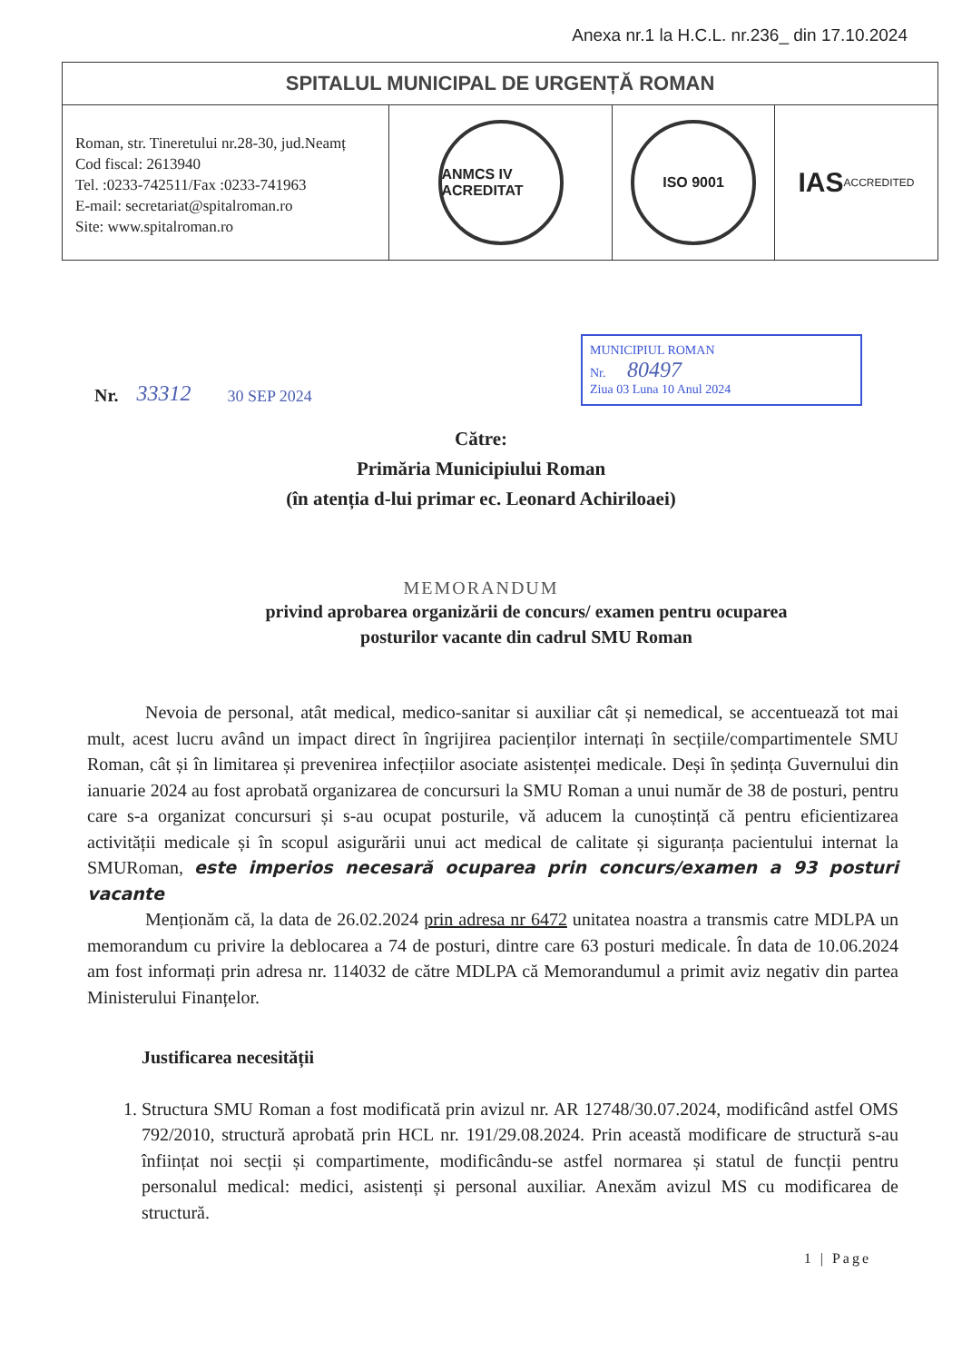Anexa nr.1 la H.C.L. nr.236_ din 17.10.2024
SPITALUL MUNICIPAL DE URGENȚĂ ROMAN
Roman, str. Tineretului nr.28-30, jud.Neamț
Cod fiscal: 2613940
Tel. :0233-742511/Fax :0233-741963
E-mail: secretariat@spitalroman.ro
Site: www.spitalroman.ro
ANMCS IV ACREDITAT ISO 9001
IAS ACCREDITED
Nr. 33312 30 SEP 2024
MUNICIPIUL ROMAN
Nr. 80497
Ziua 03 Luna 10 Anul 2024
Către:
Primăria Municipiului Roman
(în atenția d-lui primar ec. Leonard Achiriloaei)
MEMORANDUM
privind aprobarea organizării de concurs/ examen pentru ocuparea
posturilor vacante din cadrul SMU Roman
Nevoia de personal, atât medical, medico-sanitar si auxiliar cât și nemedical, se accentuează tot mai mult, acest lucru având un impact direct în îngrijirea pacienților internați în secțiile/compartimentele SMU Roman, cât și în limitarea și prevenirea infecțiilor asociate asistenței medicale. Deși în ședința Guvernului din ianuarie 2024 au fost aprobată organizarea de concursuri la SMU Roman a unui număr de 38 de posturi, pentru care s-a organizat concursuri și s-au ocupat posturile, vă aducem la cunoștință că pentru eficientizarea activității medicale și în scopul asigurării unui act medical de calitate și siguranța pacientului internat la SMURoman, este imperios necesară ocuparea prin concurs/examen a 93 posturi vacante
Menționăm că, la data de 26.02.2024 prin adresa nr 6472 unitatea noastra a transmis catre MDLPA un memorandum cu privire la deblocarea a 74 de posturi, dintre care 63 posturi medicale. În data de 10.06.2024 am fost informați prin adresa nr. 114032 de către MDLPA că Memorandumul a primit aviz negativ din partea Ministerului Finanțelor.
Justificarea necesității
1. Structura SMU Roman a fost modificată prin avizul nr. AR 12748/30.07.2024, modificând astfel OMS 792/2010, structură aprobată prin HCL nr. 191/29.08.2024. Prin această modificare de structură s-au înființat noi secții și compartimente, modificându-se astfel normarea și statul de funcții pentru personalul medical: medici, asistenți și personal auxiliar. Anexăm avizul MS cu modificarea de structură.
1 | Page